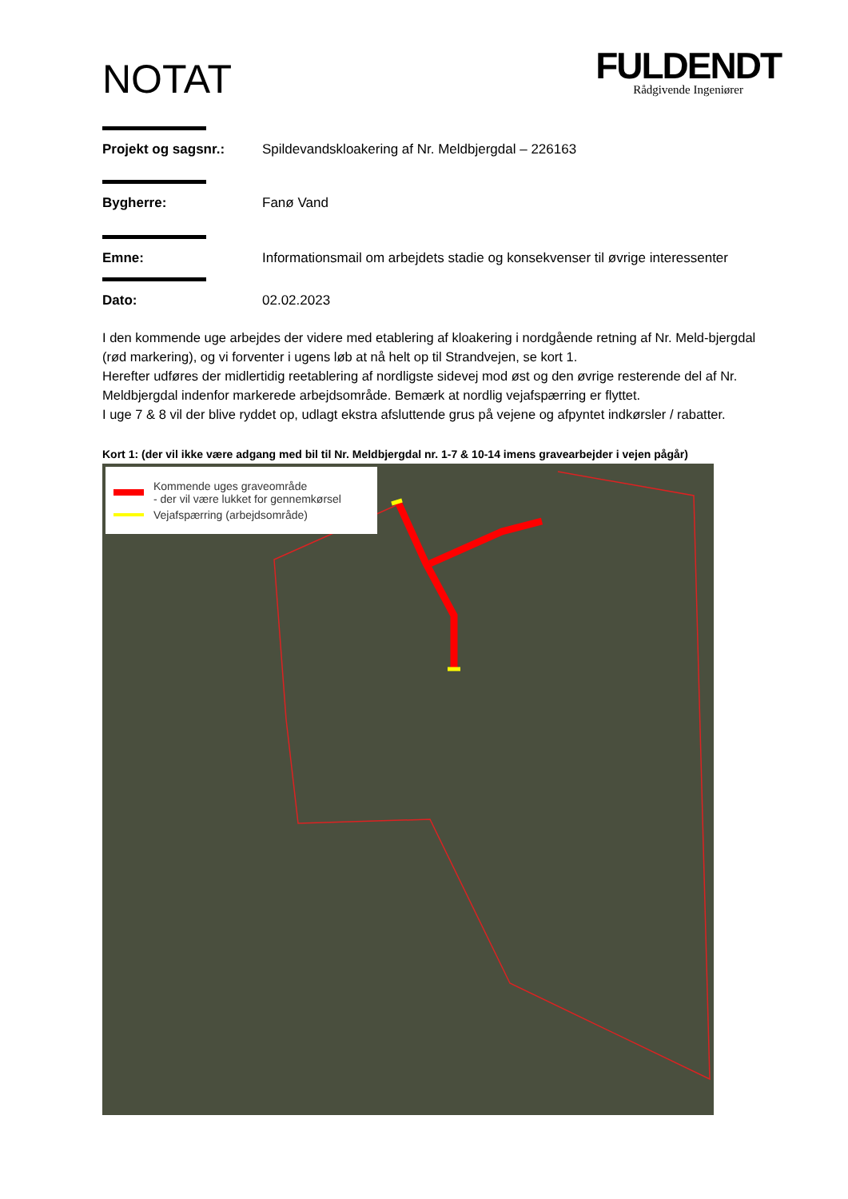NOTAT
FULDENDT
Rådgivende Ingeniører
Projekt og sagsnr.: Spildevandskloakering af Nr. Meldbjergdal – 226163
Bygherre: Fanø Vand
Emne: Informationsmail om arbejdets stadie og konsekvenser til øvrige interessenter
Dato: 02.02.2023
I den kommende uge arbejdes der videre med etablering af kloakering i nordgående retning af Nr. Meld-bjergdal (rød markering), og vi forventer i ugens løb at nå helt op til Strandvejen, se kort 1.
Herefter udføres der midlertidig reetablering af nordligste sidevej mod øst og den øvrige resterende del af Nr. Meldbjergdal indenfor markerede arbejdsområde. Bemærk at nordlig vejafspærring er flyttet.
I uge 7 & 8 vil der blive ryddet op, udlagt ekstra afsluttende grus på vejene og afpyntet indkørsler / rabatter.
Kort 1: (der vil ikke være adgang med bil til Nr. Meldbjergdal nr. 1-7 & 10-14 imens gravearbejder i vejen pågår)
Kommende uges graveområde
- der vil være lukket for gennemkørsel
Vejafspærring (arbejdsområde)